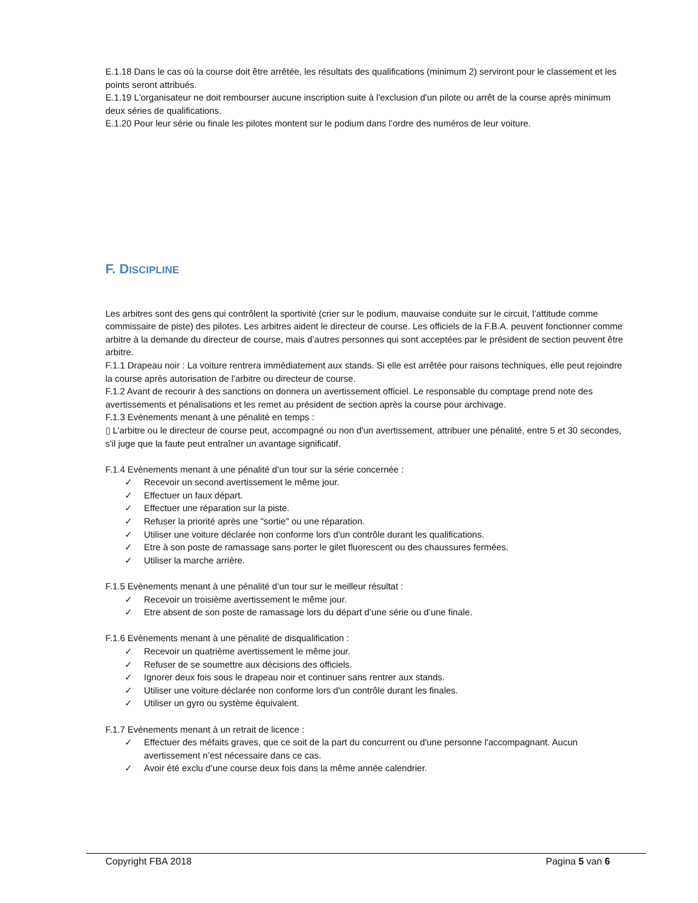E.1.18 Dans le cas où la course doit être arrêtée, les résultats des qualifications (minimum 2) serviront pour le classement et les points seront attribués.
E.1.19 L'organisateur ne doit rembourser aucune inscription suite à l'exclusion d'un pilote ou arrêt de la course après minimum deux séries de qualifications.
E.1.20 Pour leur série ou finale les pilotes montent sur le podium dans l’ordre des numéros de leur voiture.
F. DISCIPLINE
Les arbitres sont des gens qui contrôlent la sportivité (crier sur le podium, mauvaise conduite sur le circuit, l’attitude comme commissaire de piste) des pilotes. Les arbitres aident le directeur de course. Les officiels de la F.B.A. peuvent fonctionner comme arbitre à la demande du directeur de course, mais d’autres personnes qui sont acceptées par le président de section peuvent être arbitre.
F.1.1 Drapeau noir : La voiture rentrera immédiatement aux stands. Si elle est arrêtée pour raisons techniques, elle peut rejoindre la course après autorisation de l'arbitre ou directeur de course.
F.1.2 Avant de recourir à des sanctions on donnera un avertissement officiel. Le responsable du comptage prend note des avertissements et pénalisations et les remet au président de section après la course pour archivage.
F.1.3 Evènements menant à une pénalité en temps :
▯ L'arbitre ou le directeur de course peut, accompagné ou non d'un avertissement, attribuer une pénalité, entre 5 et 30 secondes, s'il juge que la faute peut entraîner un avantage significatif.
F.1.4 Evènements menant à une pénalité d’un tour sur la série concernée :
✓ Recevoir un second avertissement le même jour.
✓ Effectuer un faux départ.
✓ Effectuer une réparation sur la piste.
✓ Refuser la priorité après une "sortie" ou une réparation.
✓ Utiliser une voiture déclarée non conforme lors d'un contrôle durant les qualifications.
✓ Etre à son poste de ramassage sans porter le gilet fluorescent ou des chaussures fermées.
✓ Utiliser la marche arrière.
F.1.5 Evènements menant à une pénalité d’un tour sur le meilleur résultat :
✓ Recevoir un troisième avertissement le même jour.
✓ Etre absent de son poste de ramassage lors du départ d’une série ou d’une finale.
F.1.6 Evènements menant à une pénalité de disqualification :
✓ Recevoir un quatrième avertissement le même jour.
✓ Refuser de se soumettre aux décisions des officiels.
✓ Ignorer deux fois sous le drapeau noir et continuer sans rentrer aux stands.
✓ Utiliser une voiture déclarée non conforme lors d'un contrôle durant les finales.
✓ Utiliser un gyro ou système équivalent.
F.1.7 Evènements menant à un retrait de licence :
✓ Effectuer des méfaits graves, que ce soit de la part du concurrent ou d'une personne l'accompagnant. Aucun avertissement n’est nécessaire dans ce cas.
✓ Avoir été exclu d’une course deux fois dans la même année calendrier.
Copyright FBA 2018 Pagina 5 van 6